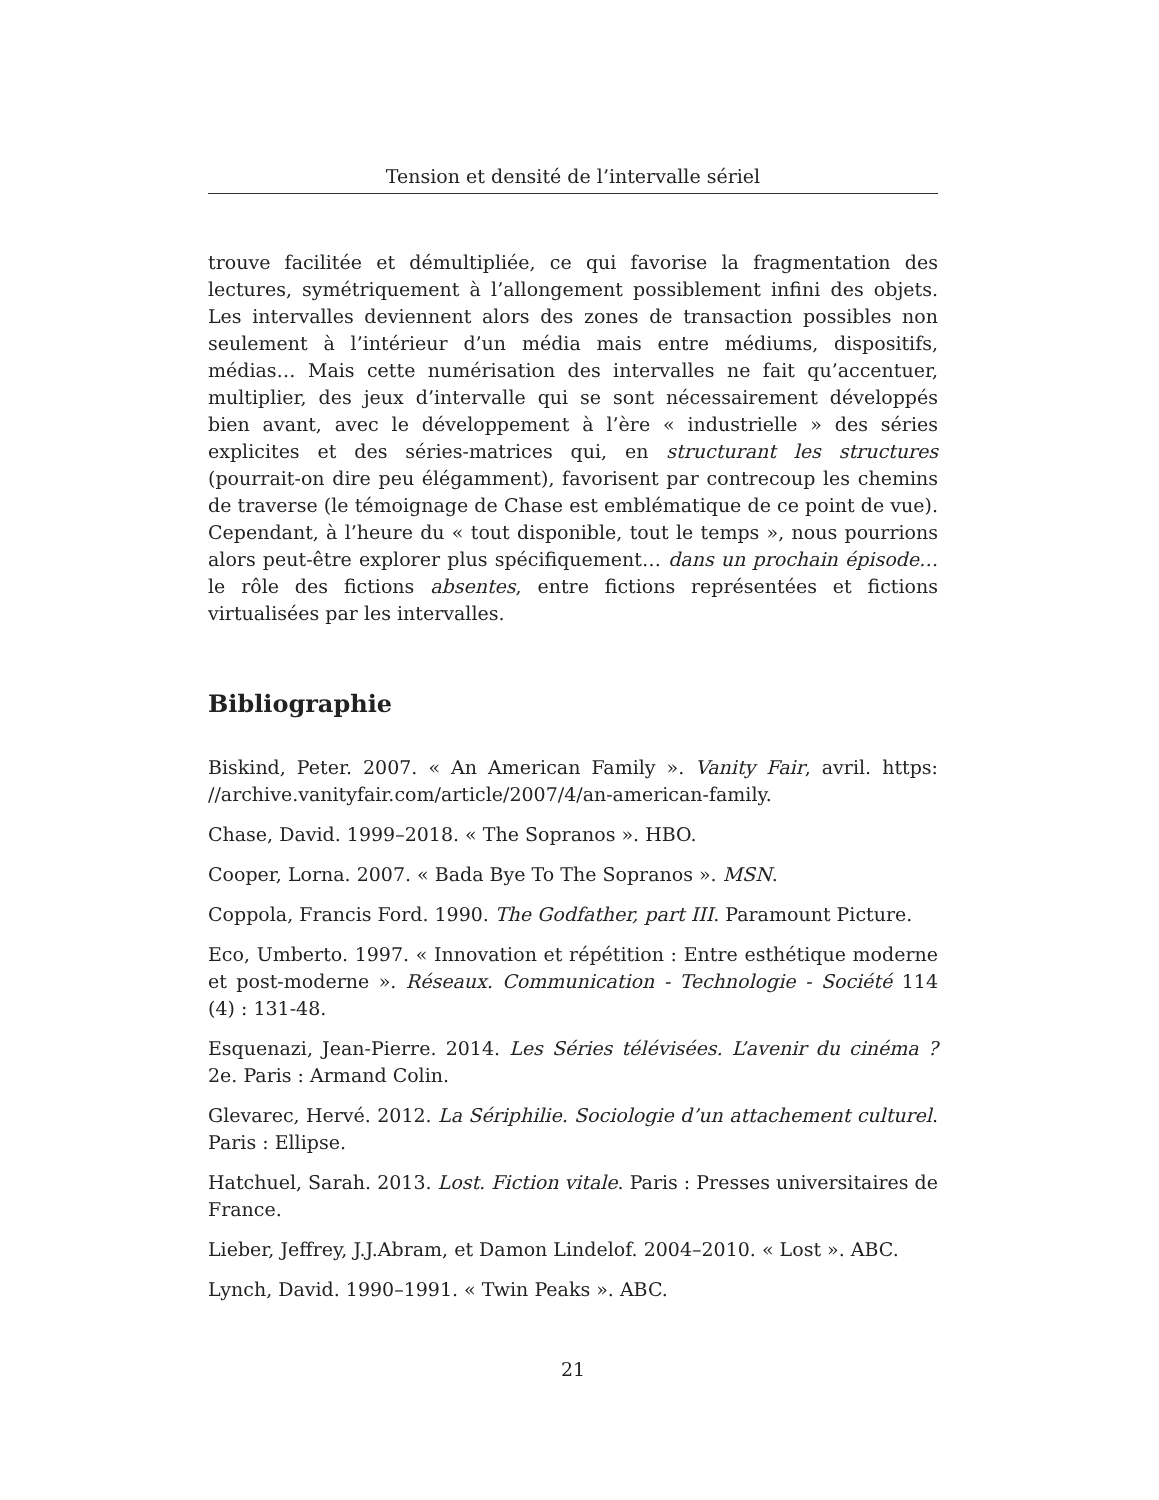Tension et densité de l’intervalle sériel
trouve facilitée et démultipliée, ce qui favorise la fragmentation des lectures, symétriquement à l’allongement possiblement infini des objets. Les intervalles deviennent alors des zones de transaction possibles non seulement à l’intérieur d’un média mais entre médiums, dispositifs, médias… Mais cette numérisation des intervalles ne fait qu’accentuer, multiplier, des jeux d’intervalle qui se sont nécessairement développés bien avant, avec le développement à l’ère « industrielle » des séries explicites et des séries-matrices qui, en structurant les structures (pourrait-on dire peu élégamment), favorisent par contrecoup les chemins de traverse (le témoignage de Chase est emblématique de ce point de vue). Cependant, à l’heure du « tout disponible, tout le temps », nous pourrions alors peut-être explorer plus spécifiquement… dans un prochain épisode… le rôle des fictions absentes, entre fictions représentées et fictions virtualisées par les intervalles.
Bibliographie
Biskind, Peter. 2007. « An American Family ». Vanity Fair, avril. https: //archive.vanityfair.com/article/2007/4/an-american-family.
Chase, David. 1999–2018. « The Sopranos ». HBO.
Cooper, Lorna. 2007. « Bada Bye To The Sopranos ». MSN.
Coppola, Francis Ford. 1990. The Godfather, part III. Paramount Picture.
Eco, Umberto. 1997. « Innovation et répétition : Entre esthétique moderne et post-moderne ». Réseaux. Communication - Technologie - Société 114 (4) : 131-48.
Esquenazi, Jean-Pierre. 2014. Les Séries télévisées. L’avenir du cinéma ? 2e. Paris : Armand Colin.
Glevarec, Hervé. 2012. La Sériphilie. Sociologie d’un attachement culturel. Paris : Ellipse.
Hatchuel, Sarah. 2013. Lost. Fiction vitale. Paris : Presses universitaires de France.
Lieber, Jeffrey, J.J.Abram, et Damon Lindelof. 2004–2010. « Lost ». ABC.
Lynch, David. 1990–1991. « Twin Peaks ». ABC.
21